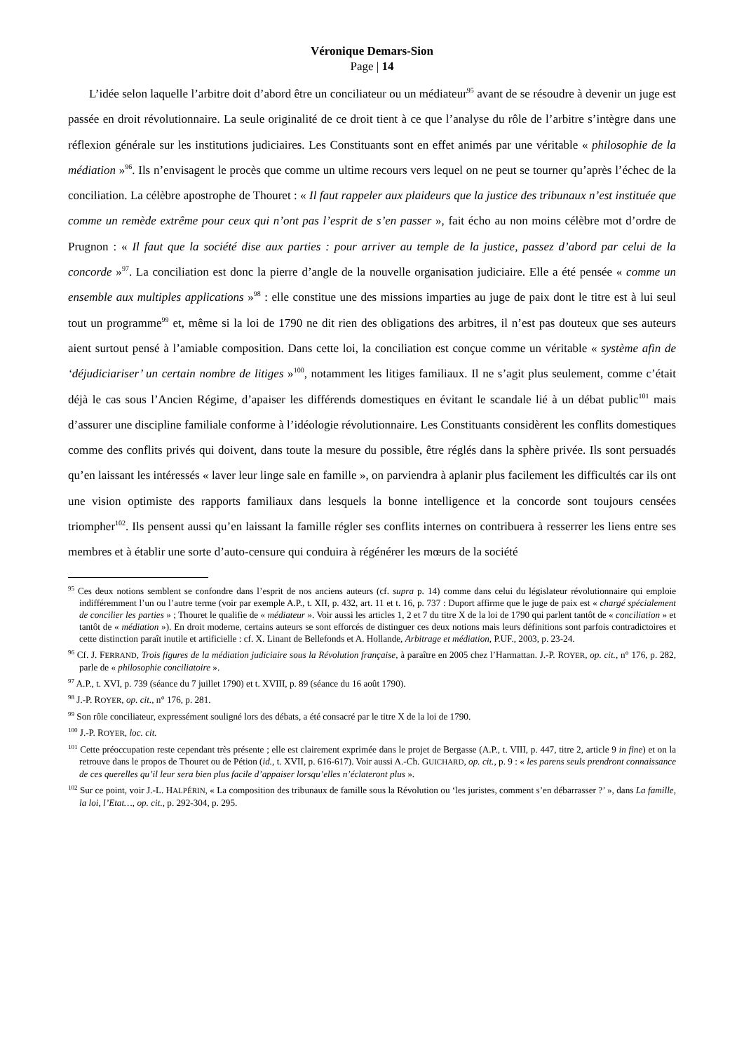Véronique Demars-Sion
Page | 14
L’idée selon laquelle l’arbitre doit d’abord être un conciliateur ou un médiateur<sup>95</sup> avant de se résoudre à devenir un juge est passée en droit révolutionnaire. La seule originalité de ce droit tient à ce que l’analyse du rôle de l’arbitre s’intègre dans une réflexion générale sur les institutions judiciaires. Les Constituants sont en effet animés par une véritable « philosophie de la médiation »<sup>96</sup>. Ils n’envisagent le procès que comme un ultime recours vers lequel on ne peut se tourner qu’après l’échec de la conciliation. La célèbre apostrophe de Thouret : « Il faut rappeler aux plaideurs que la justice des tribunaux n’est instituée que comme un remède extrême pour ceux qui n’ont pas l’esprit de s’en passer », fait écho au non moins célèbre mot d’ordre de Prugnon : « Il faut que la société dise aux parties : pour arriver au temple de la justice, passez d’abord par celui de la concorde »<sup>97</sup>. La conciliation est donc la pierre d’angle de la nouvelle organisation judiciaire. Elle a été pensée « comme un ensemble aux multiples applications »<sup>98</sup> : elle constitue une des missions imparties au juge de paix dont le titre est à lui seul tout un programme<sup>99</sup> et, même si la loi de 1790 ne dit rien des obligations des arbitres, il n’est pas douteux que ses auteurs aient surtout pensé à l’amiable composition. Dans cette loi, la conciliation est conçue comme un véritable « système afin de ‘déjudiciariser’ un certain nombre de litiges »<sup>100</sup>, notamment les litiges familiaux. Il ne s’agit plus seulement, comme c’était déjà le cas sous l’Ancien Régime, d’apaiser les différends domestiques en évitant le scandale lié à un débat public<sup>101</sup> mais d’assurer une discipline familiale conforme à l’idéologie révolutionnaire. Les Constituants considèrent les conflits domestiques comme des conflits privés qui doivent, dans toute la mesure du possible, être réglés dans la sphère privée. Ils sont persuadés qu’en laissant les intéressés « laver leur linge sale en famille », on parviendra à aplanir plus facilement les difficultés car ils ont une vision optimiste des rapports familiaux dans lesquels la bonne intelligence et la concorde sont toujours censées triompher<sup>102</sup>. Ils pensent aussi qu’en laissant la famille régler ses conflits internes on contribuera à resserrer les liens entre ses membres et à établir une sorte d’auto-censure qui conduira à régénérer les mœurs de la société
<sup>95</sup> Ces deux notions semblent se confondre dans l’esprit de nos anciens auteurs (cf. supra p. 14) comme dans celui du législateur révolutionnaire qui emploie indifféremment l’un ou l’autre terme (voir par exemple A.P., t. XII, p. 432, art. 11 et t. 16, p. 737 : Duport affirme que le juge de paix est « chargé spécialement de concilier les parties » ; Thouret le qualifie de « médiateur ». Voir aussi les articles 1, 2 et 7 du titre X de la loi de 1790 qui parlent tantôt de « conciliation » et tantôt de « médiation »). En droit moderne, certains auteurs se sont efforcés de distinguer ces deux notions mais leurs définitions sont parfois contradictoires et cette distinction paraît inutile et artificielle : cf. X. Linant de Bellefonds et A. Hollande, Arbitrage et médiation, P.UF., 2003, p. 23-24.
<sup>96</sup> Cf. J. FERRAND, Trois figures de la médiation judiciaire sous la Révolution française, à paraître en 2005 chez l’Harmattan. J.-P. ROYER, op. cit., n° 176, p. 282, parle de « philosophie conciliatoire ».
<sup>97</sup> A.P., t. XVI, p. 739 (séance du 7 juillet 1790) et t. XVIII, p. 89 (séance du 16 août 1790).
<sup>98</sup> J.-P. ROYER, op. cit., n° 176, p. 281.
<sup>99</sup> Son rôle conciliateur, expressément souligné lors des débats, a été consacré par le titre X de la loi de 1790.
<sup>100</sup> J.-P. ROYER, loc. cit.
<sup>101</sup> Cette préoccupation reste cependant très présente ; elle est clairement exprimée dans le projet de Bergasse (A.P., t. VIII, p. 447, titre 2, article 9 in fine) et on la retrouve dans le propos de Thouret ou de Pétion (id., t. XVII, p. 616-617). Voir aussi A.-Ch. GUICHARD, op. cit., p. 9 : « les parens seuls prendront connaissance de ces querelles qu’il leur sera bien plus facile d’appaiser lorsqu’elles n’éclateront plus ».
<sup>102</sup> Sur ce point, voir J.-L. HALPÉRIN, « La composition des tribunaux de famille sous la Révolution ou ‘les juristes, comment s’en débarrasser ?’ », dans La famille, la loi, l’Etat…, op. cit., p. 292-304, p. 295.